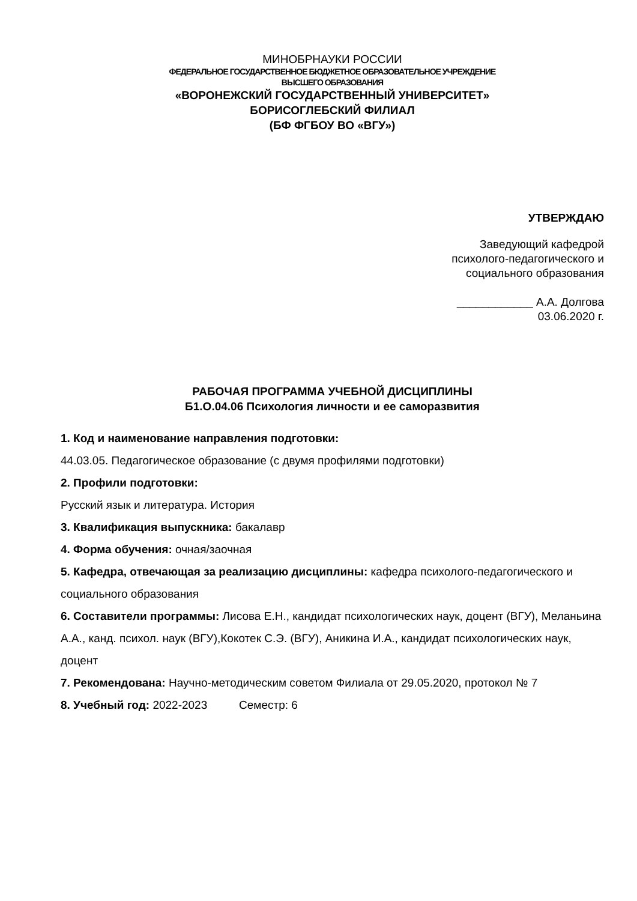МИНОБРНАУКИ РОССИИ
ФЕДЕРАЛЬНОЕ ГОСУДАРСТВЕННОЕ БЮДЖЕТНОЕ ОБРАЗОВАТЕЛЬНОЕ УЧРЕЖДЕНИЕ
ВЫСШЕГО ОБРАЗОВАНИЯ
«ВОРОНЕЖСКИЙ ГОСУДАРСТВЕННЫЙ УНИВЕРСИТЕТ»
БОРИСОГЛЕБСКИЙ ФИЛИАЛ
(БФ ФГБОУ ВО «ВГУ»)
УТВЕРЖДАЮ
Заведующий кафедрой
психолого-педагогического и
социального образования
____________ А.А. Долгова
03.06.2020 г.
РАБОЧАЯ ПРОГРАММА УЧЕБНОЙ ДИСЦИПЛИНЫ
Б1.О.04.06 Психология личности и ее саморазвития
1. Код и наименование направления подготовки:
44.03.05. Педагогическое образование (с двумя профилями подготовки)
2. Профили подготовки:
Русский язык и литература. История
3. Квалификация выпускника: бакалавр
4. Форма обучения: очная/заочная
5. Кафедра, отвечающая за реализацию дисциплины: кафедра психолого-педагогического и социального образования
6. Составители программы: Лисова Е.Н., кандидат психологических наук, доцент (ВГУ), Меланьина А.А., канд. психол. наук (ВГУ),Кокотек С.Э. (ВГУ), Аникина И.А., кандидат психологических наук, доцент
7. Рекомендована: Научно-методическим советом Филиала от 29.05.2020, протокол № 7
8. Учебный год: 2022-2023 Семестр: 6